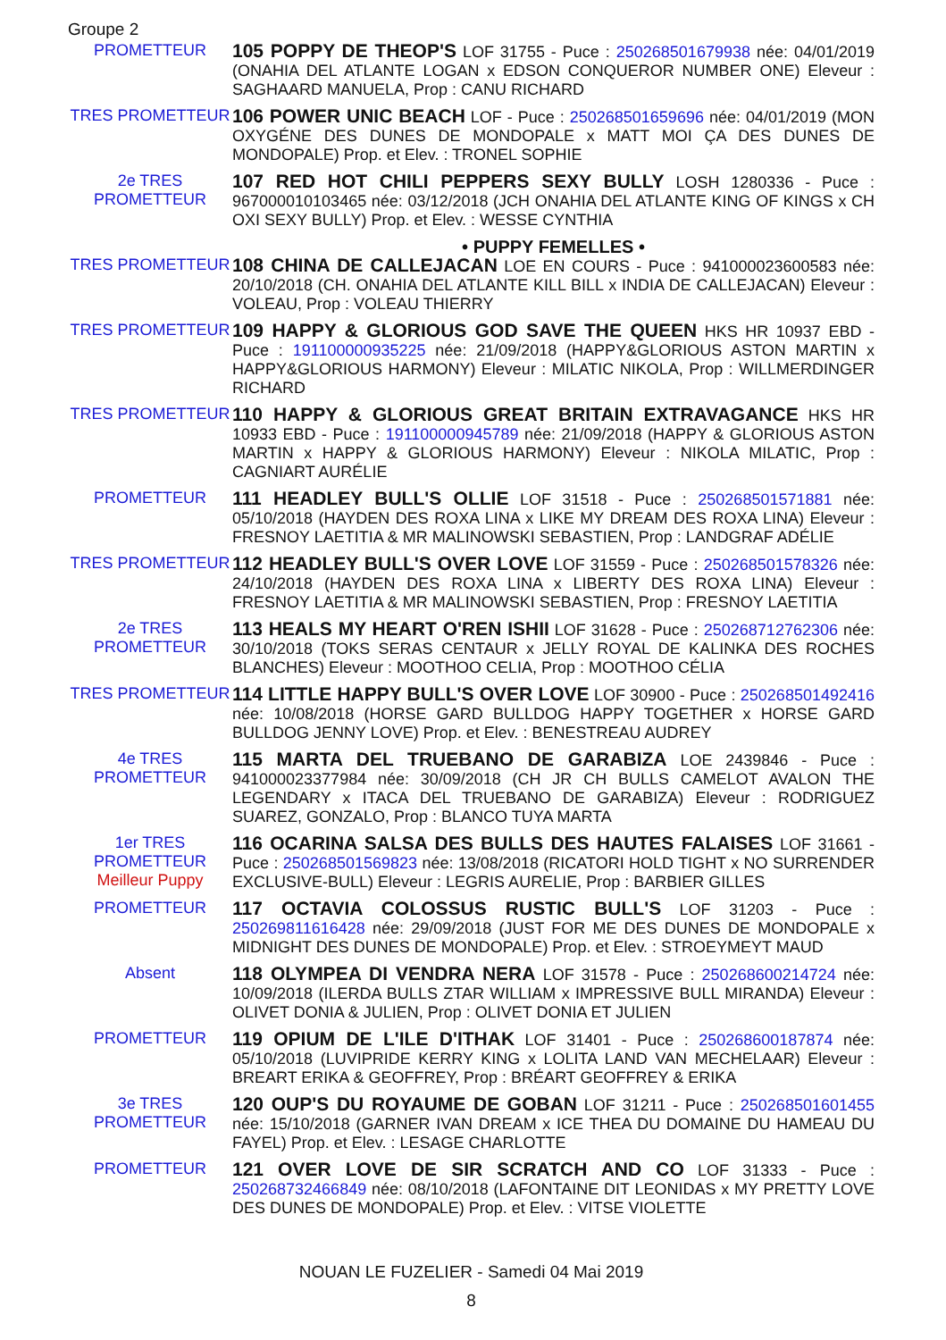Groupe 2
PROMETTEUR
105 POPPY DE THEOP'S LOF 31755 - Puce : 250268501679938 née: 04/01/2019 (ONAHIA DEL ATLANTE LOGAN x EDSON CONQUEROR NUMBER ONE) Eleveur : SAGHAARD MANUELA, Prop : CANU RICHARD
TRES PROMETTEUR
106 POWER UNIC BEACH LOF - Puce : 250268501659696 née: 04/01/2019 (MON OXYGÉNE DES DUNES DE MONDOPALE x MATT MOI ÇA DES DUNES DE MONDOPALE) Prop. et Elev. : TRONEL SOPHIE
2e TRES
PROMETTEUR
107 RED HOT CHILI PEPPERS SEXY BULLY LOSH 1280336 - Puce : 967000010103465 née: 03/12/2018 (JCH ONAHIA DEL ATLANTE KING OF KINGS x CH OXI SEXY BULLY) Prop. et Elev. : WESSE CYNTHIA
• PUPPY FEMELLES •
TRES PROMETTEUR
108 CHINA DE CALLEJACAN LOE EN COURS - Puce : 941000023600583 née: 20/10/2018 (CH. ONAHIA DEL ATLANTE KILL BILL x INDIA DE CALLEJACAN) Eleveur : VOLEAU, Prop : VOLEAU THIERRY
TRES PROMETTEUR
109 HAPPY & GLORIOUS GOD SAVE THE QUEEN HKS HR 10937 EBD - Puce : 191100000935225 née: 21/09/2018 (HAPPY&GLORIOUS ASTON MARTIN x HAPPY&GLORIOUS HARMONY) Eleveur : MILATIC NIKOLA, Prop : WILLMERDINGER RICHARD
TRES PROMETTEUR
110 HAPPY & GLORIOUS GREAT BRITAIN EXTRAVAGANCE HKS HR 10933 EBD - Puce : 191100000945789 née: 21/09/2018 (HAPPY & GLORIOUS ASTON MARTIN x HAPPY & GLORIOUS HARMONY) Eleveur : NIKOLA MILATIC, Prop : CAGNIART AURÉLIE
PROMETTEUR
111 HEADLEY BULL'S OLLIE LOF 31518 - Puce : 250268501571881 née: 05/10/2018 (HAYDEN DES ROXA LINA x LIKE MY DREAM DES ROXA LINA) Eleveur : FRESNOY LAETITIA & MR MALINOWSKI SEBASTIEN, Prop : LANDGRAF ADÉLIE
TRES PROMETTEUR
112 HEADLEY BULL'S OVER LOVE LOF 31559 - Puce : 250268501578326 née: 24/10/2018 (HAYDEN DES ROXA LINA x LIBERTY DES ROXA LINA) Eleveur : FRESNOY LAETITIA & MR MALINOWSKI SEBASTIEN, Prop : FRESNOY LAETITIA
2e TRES
PROMETTEUR
113 HEALS MY HEART O'REN ISHII LOF 31628 - Puce : 250268712762306 née: 30/10/2018 (TOKS SERAS CENTAUR x JELLY ROYAL DE KALINKA DES ROCHES BLANCHES) Eleveur : MOOTHOO CELIA, Prop : MOOTHOO CÉLIA
TRES PROMETTEUR
114 LITTLE HAPPY BULL'S OVER LOVE LOF 30900 - Puce : 250268501492416 née: 10/08/2018 (HORSE GARD BULLDOG HAPPY TOGETHER x HORSE GARD BULLDOG JENNY LOVE) Prop. et Elev. : BENESTREAU AUDREY
4e TRES
PROMETTEUR
115 MARTA DEL TRUEBANO DE GARABIZA LOE 2439846 - Puce : 941000023377984 née: 30/09/2018 (CH JR CH BULLS CAMELOT AVALON THE LEGENDARY x ITACA DEL TRUEBANO DE GARABIZA) Eleveur : RODRIGUEZ SUAREZ, GONZALO, Prop : BLANCO TUYA MARTA
1er TRES
PROMETTEUR
Meilleur Puppy
116 OCARINA SALSA DES BULLS DES HAUTES FALAISES LOF 31661 - Puce : 250268501569823 née: 13/08/2018 (RICATORI HOLD TIGHT x NO SURRENDER EXCLUSIVE-BULL) Eleveur : LEGRIS AURELIE, Prop : BARBIER GILLES
PROMETTEUR
117 OCTAVIA COLOSSUS RUSTIC BULL'S LOF 31203 - Puce : 250269811616428 née: 29/09/2018 (JUST FOR ME DES DUNES DE MONDOPALE x MIDNIGHT DES DUNES DE MONDOPALE) Prop. et Elev. : STROEYMEYT MAUD
Absent
118 OLYMPEA DI VENDRA NERA LOF 31578 - Puce : 250268600214724 née: 10/09/2018 (ILERDA BULLS ZTAR WILLIAM x IMPRESSIVE BULL MIRANDA) Eleveur : OLIVET DONIA & JULIEN, Prop : OLIVET DONIA ET JULIEN
PROMETTEUR
119 OPIUM DE L'ILE D'ITHAK LOF 31401 - Puce : 250268600187874 née: 05/10/2018 (LUVIPRIDE KERRY KING x LOLITA LAND VAN MECHELAAR) Eleveur : BREART ERIKA & GEOFFREY, Prop : BRÉART GEOFFREY & ERIKA
3e TRES
PROMETTEUR
120 OUP'S DU ROYAUME DE GOBAN LOF 31211 - Puce : 250268501601455 née: 15/10/2018 (GARNER IVAN DREAM x ICE THEA DU DOMAINE DU HAMEAU DU FAYEL) Prop. et Elev. : LESAGE CHARLOTTE
PROMETTEUR
121 OVER LOVE DE SIR SCRATCH AND CO LOF 31333 - Puce : 250268732466849 née: 08/10/2018 (LAFONTAINE DIT LEONIDAS x MY PRETTY LOVE DES DUNES DE MONDOPALE) Prop. et Elev. : VITSE VIOLETTE
NOUAN LE FUZELIER - Samedi 04 Mai 2019
8